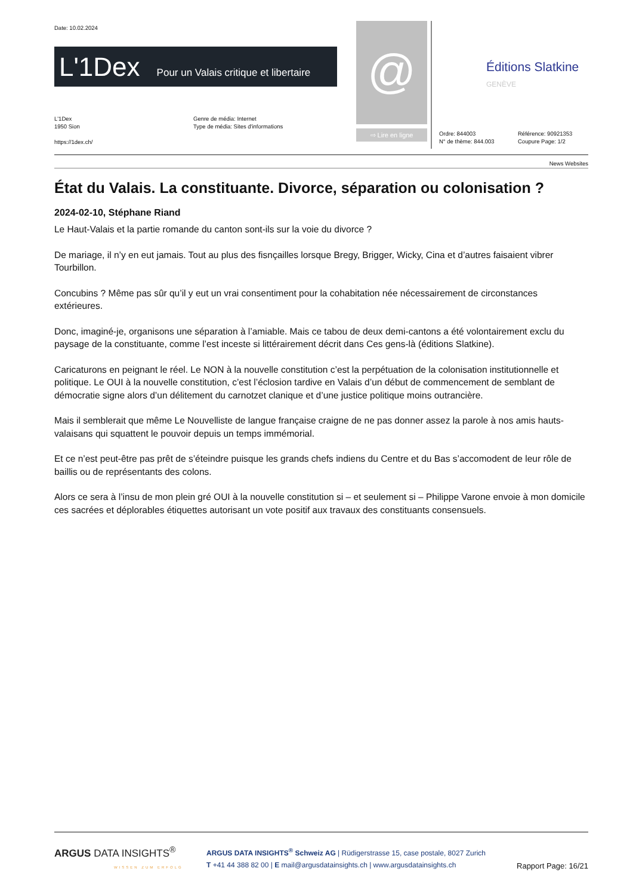Date: 10.02.2024
L'1Dex Pour un Valais critique et libertaire @
⇨ Lire en ligne
Éditions Slatkine
GENÈVE
L'1Dex
1950 Sion
https://1dex.ch/
Genre de média: Internet
Type de média: Sites d'informations
Ordre: 844003
N° de thème: 844.003
Référence: 90921353
Coupure Page: 1/2
News Websites
État du Valais. La constituante. Divorce, séparation ou colonisation ?
2024-02-10, Stéphane Riand
Le Haut-Valais et la partie romande du canton sont-ils sur la voie du divorce ?
De mariage, il n’y en eut jamais. Tout au plus des fisnçailles lorsque Bregy, Brigger, Wicky, Cina et d’autres faisaient vibrer Tourbillon.
Concubins ? Même pas sûr qu’il y eut un vrai consentiment pour la cohabitation née nécessairement de circonstances extérieures.
Donc, imaginé-je, organisons une séparation à l’amiable. Mais ce tabou de deux demi-cantons a été volontairement exclu du paysage de la constituante, comme l’est inceste si littérairement décrit dans Ces gens-là (éditions Slatkine).
Caricaturons en peignant le réel. Le NON à la nouvelle constitution c’est la perpétuation de la colonisation institutionnelle et politique. Le OUI à la nouvelle constitution, c’est l’éclosion tardive en Valais d’un début de commencement de semblant de démocratie signe alors d’un délitement du carnotzet clanique et d’une justice politique moins outrancière.
Mais il semblerait que même Le Nouvelliste de langue française craigne de ne pas donner assez la parole à nos amis hauts-valaisans qui squattent le pouvoir depuis un temps immémorial.
Et ce n’est peut-être pas prêt de s’éteindre puisque les grands chefs indiens du Centre et du Bas s’accomodent de leur rôle de baillis ou de représentants des colons.
Alors ce sera à l’insu de mon plein gré OUI à la nouvelle constitution si – et seulement si – Philippe Varone envoie à mon domicile ces sacrées et déplorables étiquettes autorisant un vote positif aux travaux des constituants consensuels.
ARGUS DATA INSIGHTS<sup>®</sup>
WISSEN ZUM ERFOLG
ARGUS DATA INSIGHTS<sup>®</sup> Schweiz AG | Rüdigerstrasse 15, case postale, 8027 Zurich
T +41 44 388 82 00 | E mail@argusdatainsights.ch | www.argusdatainsights.ch
Rapport Page: 16/21